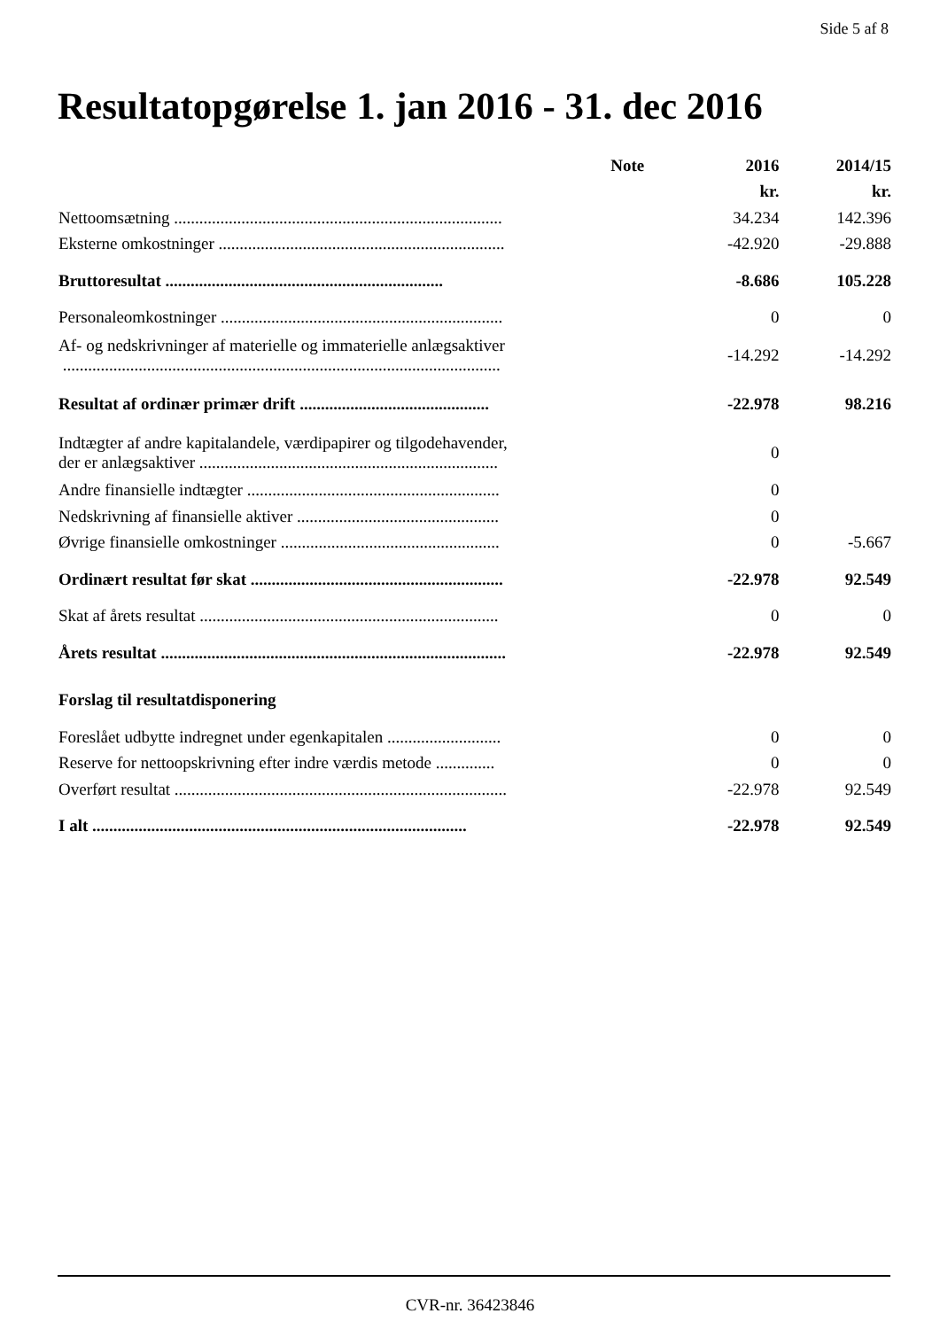Side 5 af 8
Resultatopgørelse 1. jan 2016 - 31. dec 2016
| | Note | 2016 | 2014/15 |
| --- | --- | --- | --- |
| | | kr. | kr. |
| Nettoomsætning .............................................................................. | | 34.234 | 142.396 |
| Eksterne omkostninger .................................................................... | | -42.920 | -29.888 |
| Bruttoresultat .................................................................. | | -8.686 | 105.228 |
| Personaleomkostninger ................................................................... | | 0 | 0 |
| Af- og nedskrivninger af materielle og immaterielle anlægsaktiver ........................................................................................................ | | -14.292 | -14.292 |
| Resultat af ordinær primær drift ............................................. | | -22.978 | 98.216 |
| Indtægter af andre kapitalandele, værdipapirer og tilgodehavender, der er anlægsaktiver ....................................................................... | | 0 | |
| Andre finansielle indtægter ............................................................ | | 0 | |
| Nedskrivning af finansielle aktiver ................................................ | | 0 | |
| Øvrige finansielle omkostninger .................................................... | | 0 | -5.667 |
| Ordinært resultat før skat ............................................................ | | -22.978 | 92.549 |
| Skat af årets resultat ....................................................................... | | 0 | 0 |
| Årets resultat .................................................................................. | | -22.978 | 92.549 |
| Forslag til resultatdisponering | | | |
| Foreslået udbytte indregnet under egenkapitalen ........................... | | 0 | 0 |
| Reserve for nettoopskrivning efter indre værdis metode .............. | | 0 | 0 |
| Overført resultat ............................................................................... | | -22.978 | 92.549 |
| I alt ......................................................................................... | | -22.978 | 92.549 |
CVR-nr. 36423846